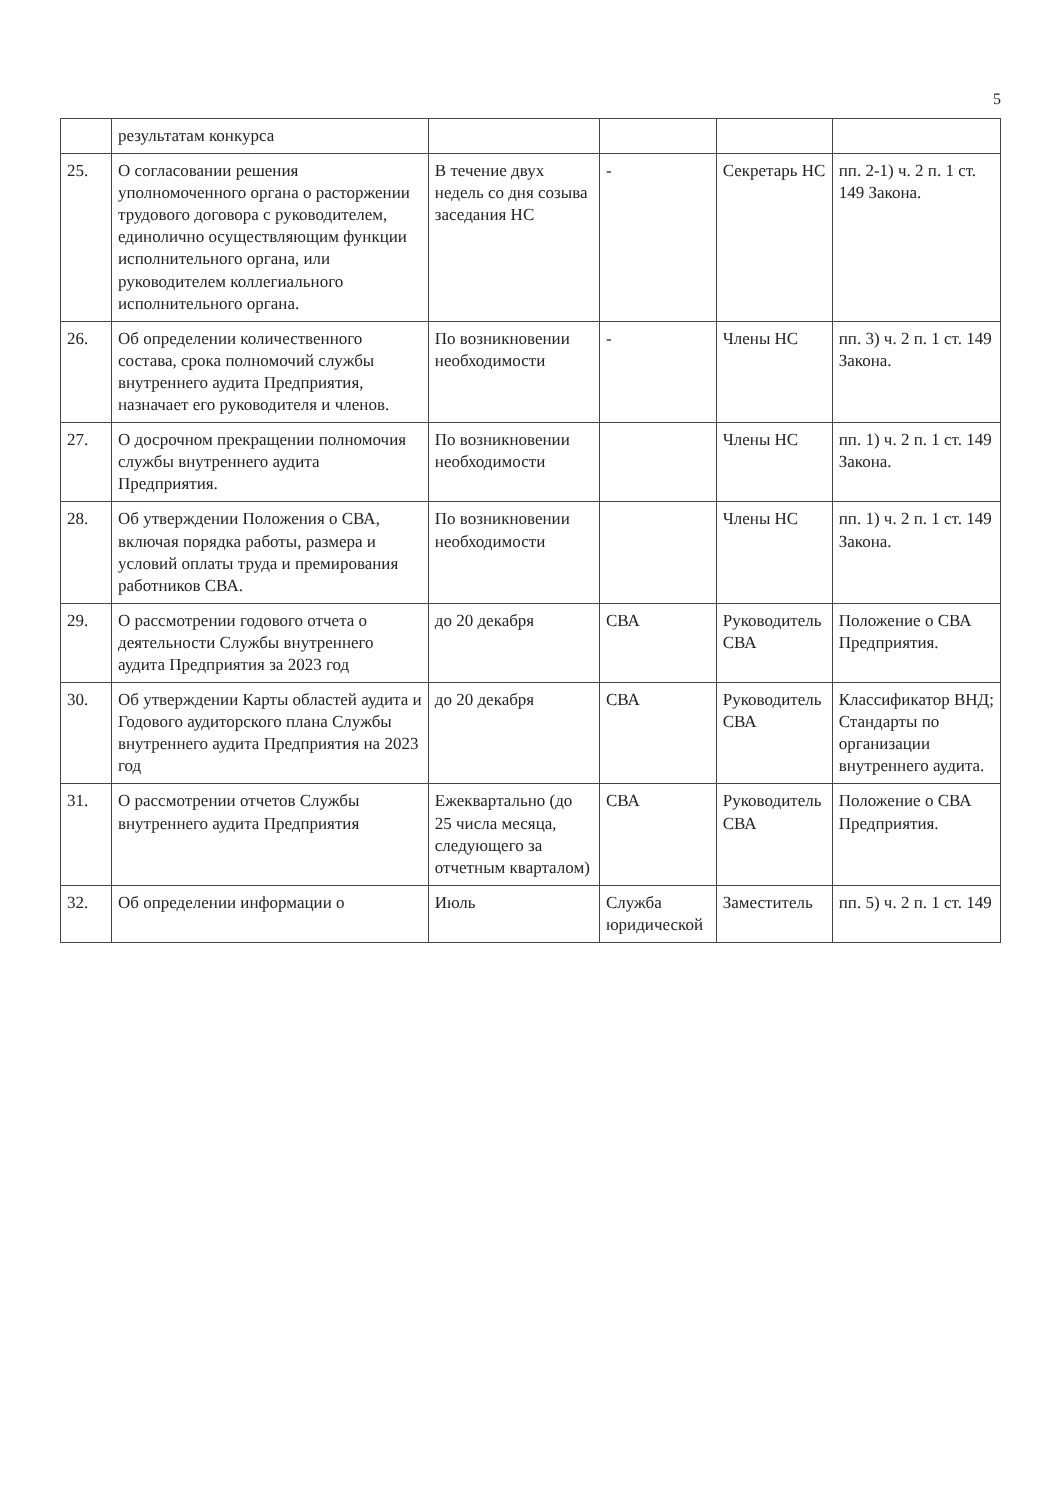5
| | результатам конкурса | | | | |
| 25. | О согласовании решения уполномоченного органа о расторжении трудового договора с руководителем, единолично осуществляющим функции исполнительного органа, или руководителем коллегиального исполнительного органа. | В течение двух недель со дня созыва заседания НС | - | Секретарь НС | пп. 2-1) ч. 2 п. 1 ст. 149 Закона. |
| 26. | Об определении количественного состава, срока полномочий службы внутреннего аудита Предприятия, назначает его руководителя и членов. | По возникновении необходимости | - | Члены НС | пп. 3) ч. 2 п. 1 ст. 149 Закона. |
| 27. | О досрочном прекращении полномочия службы внутреннего аудита Предприятия. | По возникновении необходимости | | Члены НС | пп. 1) ч. 2 п. 1 ст. 149 Закона. |
| 28. | Об утверждении Положения о СВА, включая порядка работы, размера и условий оплаты труда и премирования работников СВА. | По возникновении необходимости | | Члены НС | пп. 1) ч. 2 п. 1 ст. 149 Закона. |
| 29. | О рассмотрении годового отчета о деятельности Службы внутреннего аудита Предприятия за 2023 год | до 20 декабря | СВА | Руководитель СВА | Положение о СВА Предприятия. |
| 30. | Об утверждении Карты областей аудита и Годового аудиторского плана Службы внутреннего аудита Предприятия на 2023 год | до 20 декабря | СВА | Руководитель СВА | Классификатор ВНД; Стандарты по организации внутреннего аудита. |
| 31. | О рассмотрении отчетов Службы внутреннего аудита Предприятия | Ежеквартально (до 25 числа месяца, следующего за отчетным кварталом) | СВА | Руководитель СВА | Положение о СВА Предприятия. |
| 32. | Об определении информации о | Июль | Служба юридической | Заместитель | пп. 5) ч. 2 п. 1 ст. 149 |